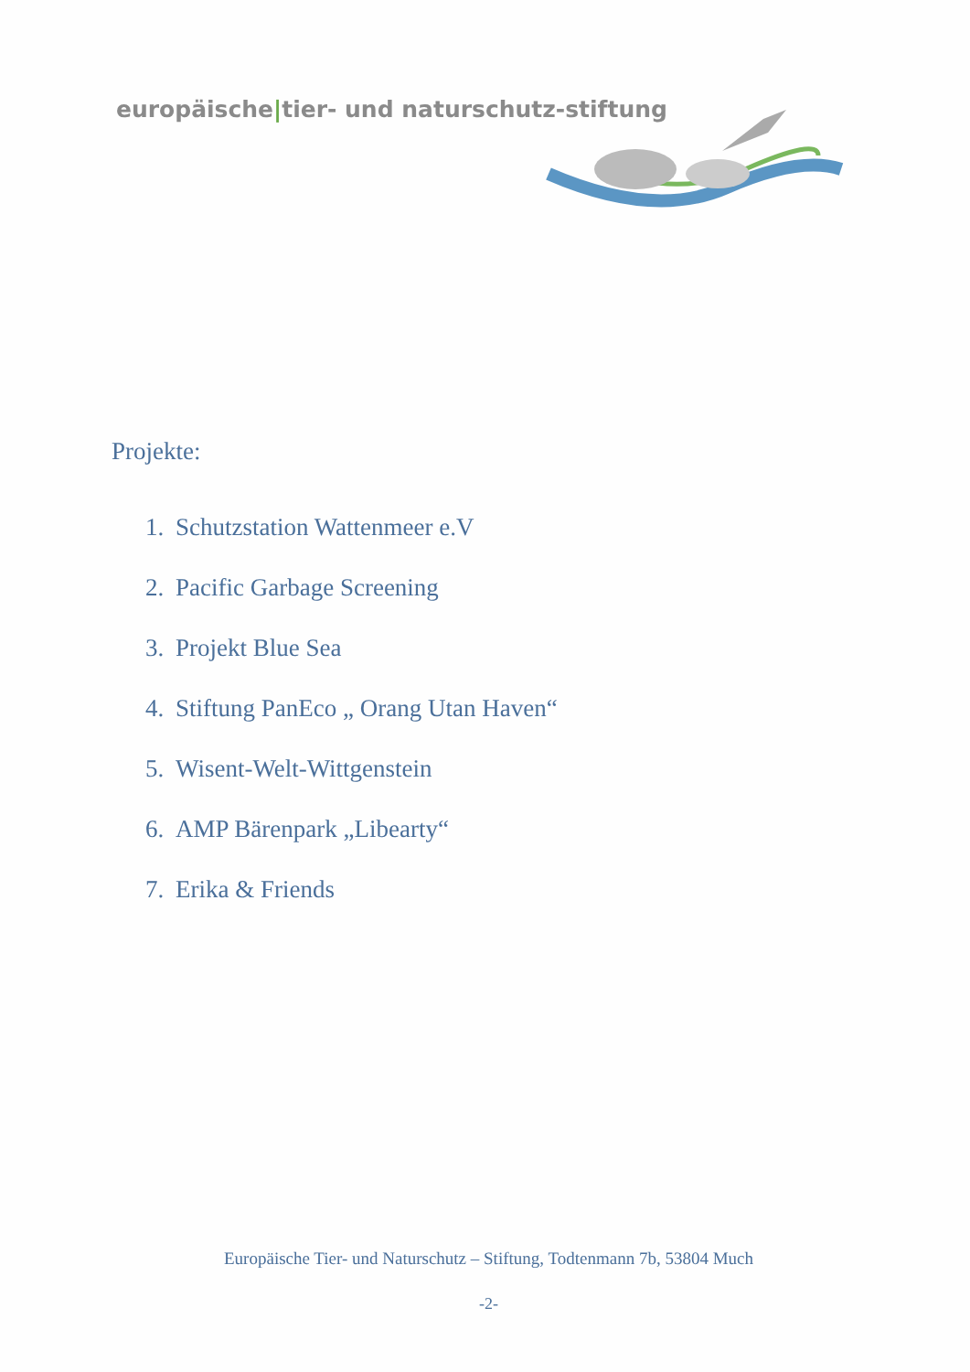europäische|tier- und naturschutz-stiftung
Projekte:
1. Schutzstation Wattenmeer e.V
2. Pacific Garbage Screening
3. Projekt Blue Sea
4. Stiftung PanEco „ Orang Utan Haven“
5. Wisent-Welt-Wittgenstein
6. AMP Bärenpark „Libearty“
7. Erika & Friends
Europäische Tier- und Naturschutz – Stiftung, Todtenmann 7b, 53804 Much
-2-